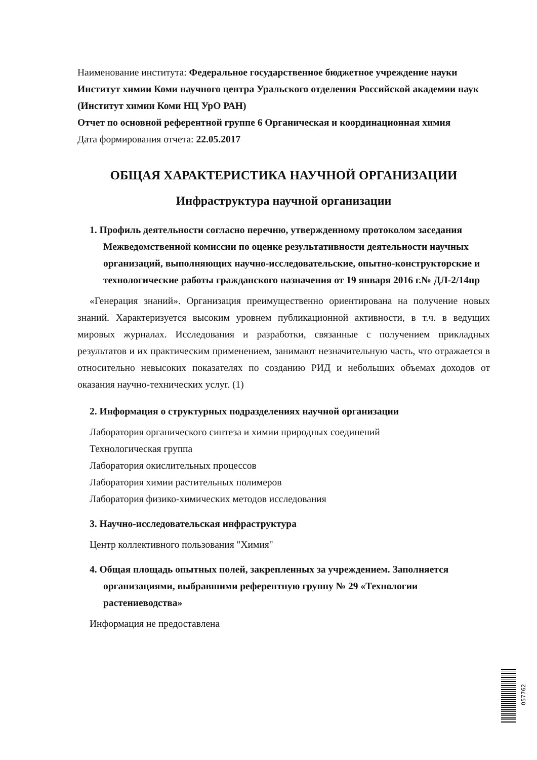Наименование института: Федеральное государственное бюджетное учреждение науки Институт химии Коми научного центра Уральского отделения Российской академии наук
(Институт химии Коми НЦ УрО РАН)
Отчет по основной референтной группе 6 Органическая и координационная химия
Дата формирования отчета: 22.05.2017
ОБЩАЯ ХАРАКТЕРИСТИКА НАУЧНОЙ ОРГАНИЗАЦИИ
Инфраструктура научной организации
1. Профиль деятельности согласно перечню, утвержденному протоколом заседания Межведомственной комиссии по оценке результативности деятельности научных организаций, выполняющих научно-исследовательские, опытно-конструкторские и технологические работы гражданского назначения от 19 января 2016 г.№ ДЛ-2/14пр
«Генерация знаний». Организация преимущественно ориентирована на получение новых знаний. Характеризуется высоким уровнем публикационной активности, в т.ч. в ведущих мировых журналах. Исследования и разработки, связанные с получением прикладных результатов и их практическим применением, занимают незначительную часть, что отражается в относительно невысоких показателях по созданию РИД и небольших объемах доходов от оказания научно-технических услуг. (1)
2. Информация о структурных подразделениях научной организации
Лаборатория органического синтеза и химии природных соединений
Технологическая группа
Лаборатория окислительных процессов
Лаборатория химии растительных полимеров
Лаборатория физико-химических методов исследования
3. Научно-исследовательская инфраструктура
Центр коллективного пользования "Химия"
4. Общая площадь опытных полей, закрепленных за учреждением. Заполняется организациями, выбравшими референтную группу № 29 «Технологии растениеводства»
Информация не предоставлена
057762